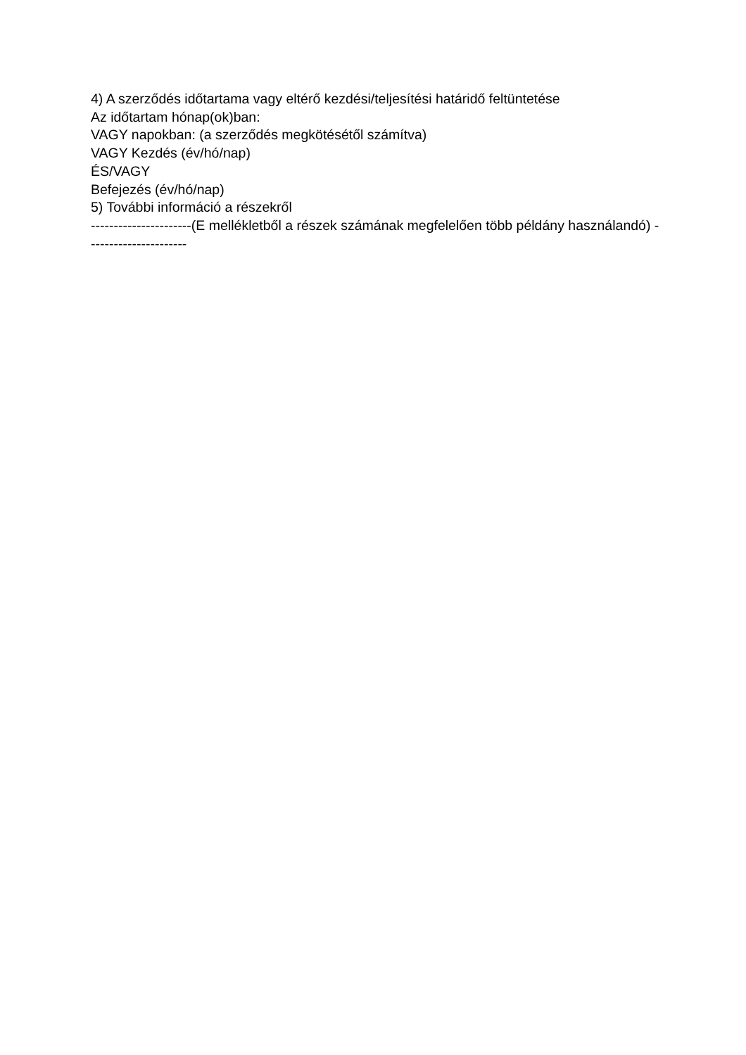4) A szerződés időtartama vagy eltérő kezdési/teljesítési határidő feltüntetése
Az időtartam hónap(ok)ban:
VAGY napokban: (a szerződés megkötésétől számítva)
VAGY Kezdés (év/hó/nap)
ÉS/VAGY
Befejezés (év/hó/nap)
5) További információ a részekről
----------------------(E mellékletből a részek számának megfelelően több példány használandó) ----------------------